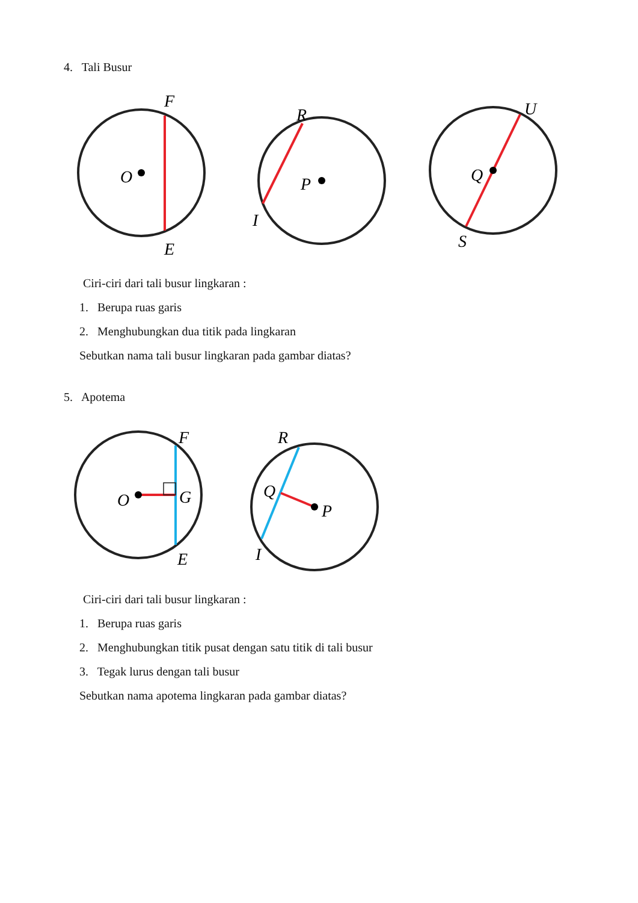4. Tali Busur
F
O
E
R
P
I
U
Q
S
Ciri-ciri dari tali busur lingkaran :
1. Berupa ruas garis
2. Menghubungkan dua titik pada lingkaran
Sebutkan nama tali busur lingkaran pada gambar diatas?
5. Apotema
F
O
G
E
R
Q
P
I
Ciri-ciri dari tali busur lingkaran :
1. Berupa ruas garis
2. Menghubungkan titik pusat dengan satu titik di tali busur
3. Tegak lurus dengan tali busur
Sebutkan nama apotema lingkaran pada gambar diatas?